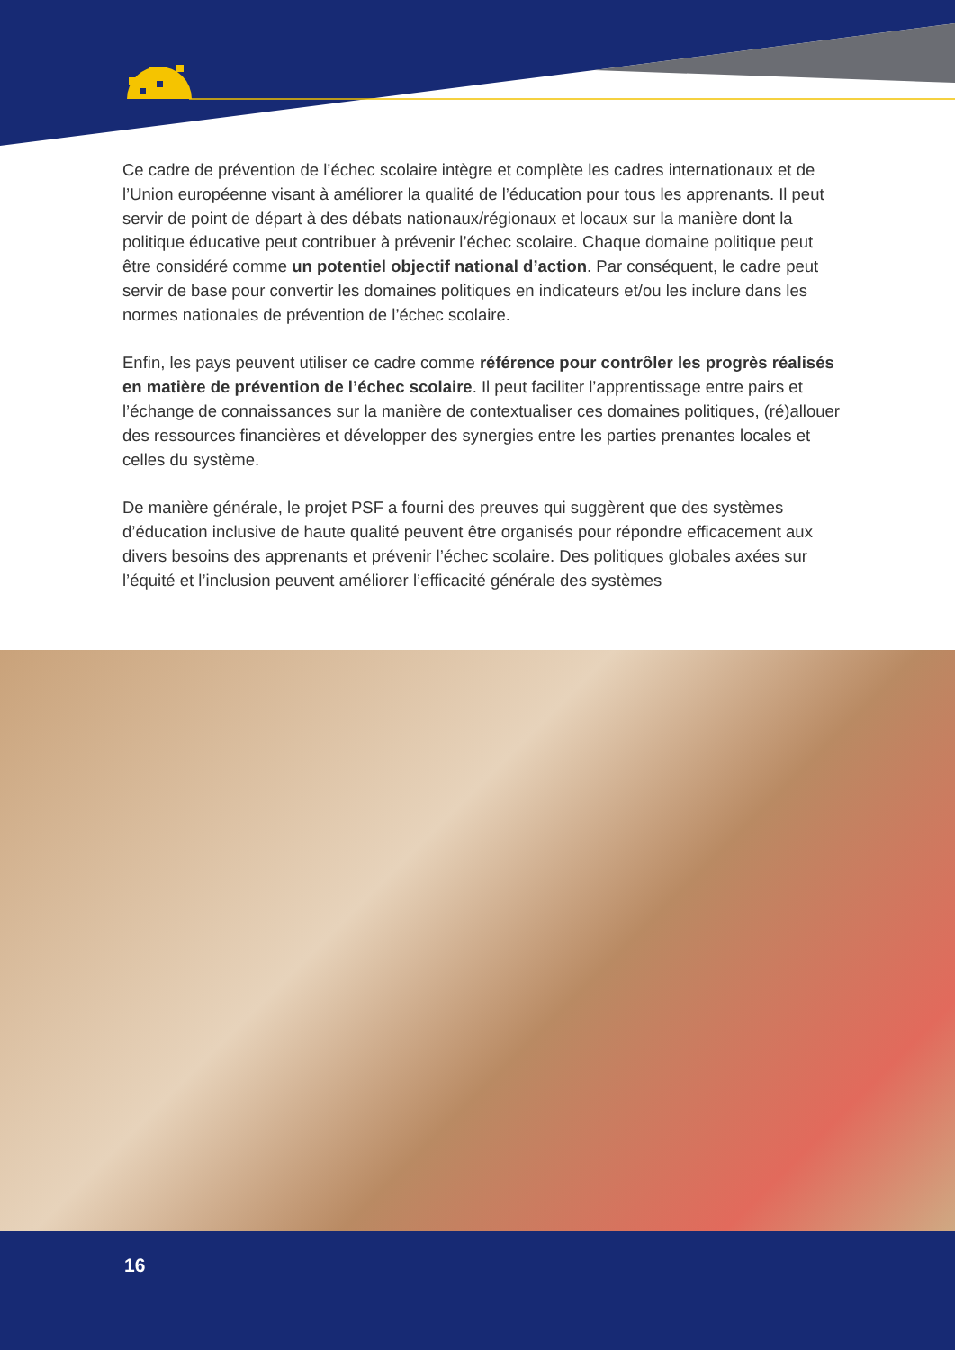Ce cadre de prévention de l’échec scolaire intègre et complète les cadres internationaux et de l’Union européenne visant à améliorer la qualité de l’éducation pour tous les apprenants. Il peut servir de point de départ à des débats nationaux/régionaux et locaux sur la manière dont la politique éducative peut contribuer à prévenir l’échec scolaire. Chaque domaine politique peut être considéré comme un potentiel objectif national d’action. Par conséquent, le cadre peut servir de base pour convertir les domaines politiques en indicateurs et/ou les inclure dans les normes nationales de prévention de l’échec scolaire.
Enfin, les pays peuvent utiliser ce cadre comme référence pour contrôler les progrès réalisés en matière de prévention de l’échec scolaire. Il peut faciliter l’apprentissage entre pairs et l’échange de connaissances sur la manière de contextualiser ces domaines politiques, (ré)allouer des ressources financières et développer des synergies entre les parties prenantes locales et celles du système.
De manière générale, le projet PSF a fourni des preuves qui suggèrent que des systèmes d’éducation inclusive de haute qualité peuvent être organisés pour répondre efficacement aux divers besoins des apprenants et prévenir l’échec scolaire. Des politiques globales axées sur l’équité et l’inclusion peuvent améliorer l’efficacité générale des systèmes
16